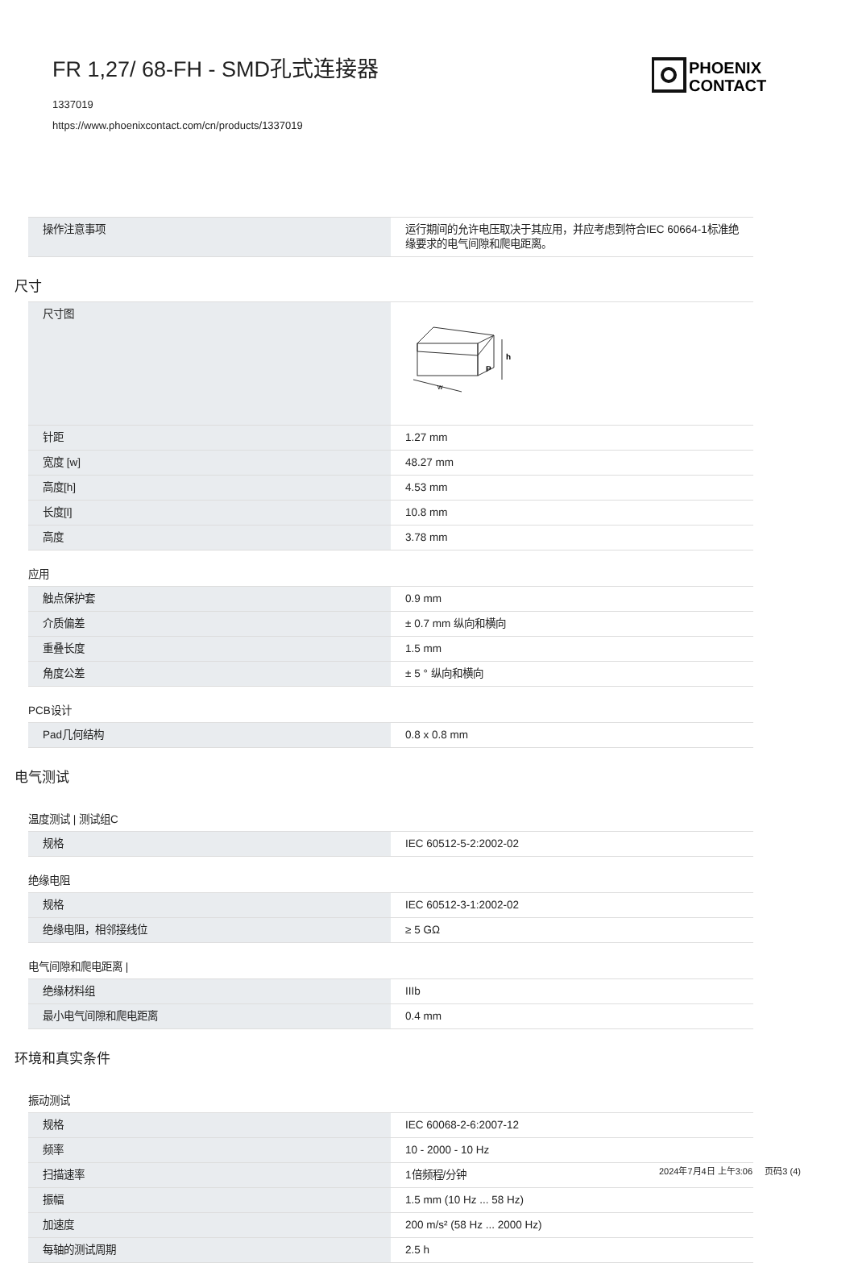FR 1,27/ 68-FH - SMD孔式连接器
1337019
https://www.phoenixcontact.com/cn/products/1337019
PHOENIX
CONTACT
| 操作注意事项 | 运行期间的允许电压取决于其应用，并应考虑到符合IEC 60664-1标准绝缘要求的电气间隙和爬电距离。 |
尺寸
| 尺寸图 | w h P |
| 针距 | 1.27 mm |
| 宽度 [w] | 48.27 mm |
| 高度[h] | 4.53 mm |
| 长度[l] | 10.8 mm |
| 高度 | 3.78 mm |
应用
| 触点保护套 | 0.9 mm |
| 介质偏差 | ± 0.7 mm 纵向和横向 |
| 重叠长度 | 1.5 mm |
| 角度公差 | ± 5 ° 纵向和横向 |
PCB设计
| Pad几何结构 | 0.8 x 0.8 mm |
电气测试
温度测试 | 测试组C
| 规格 | IEC 60512-5-2:2002-02 |
绝缘电阻
| 规格 | IEC 60512-3-1:2002-02 |
| 绝缘电阻，相邻接线位 | ≥ 5 GΩ |
电气间隙和爬电距离 |
| 绝缘材料组 | IIIb |
| 最小电气间隙和爬电距离 | 0.4 mm |
环境和真实条件
振动测试
| 规格 | IEC 60068-2-6:2007-12 |
| 频率 | 10 - 2000 - 10 Hz |
| 扫描速率 | 1倍频程/分钟 |
| 振幅 | 1.5 mm (10 Hz ... 58 Hz) |
| 加速度 | 200 m/s² (58 Hz ... 2000 Hz) |
| 每轴的测试周期 | 2.5 h |
2024年7月4日 上午3:06 页码3 (4)